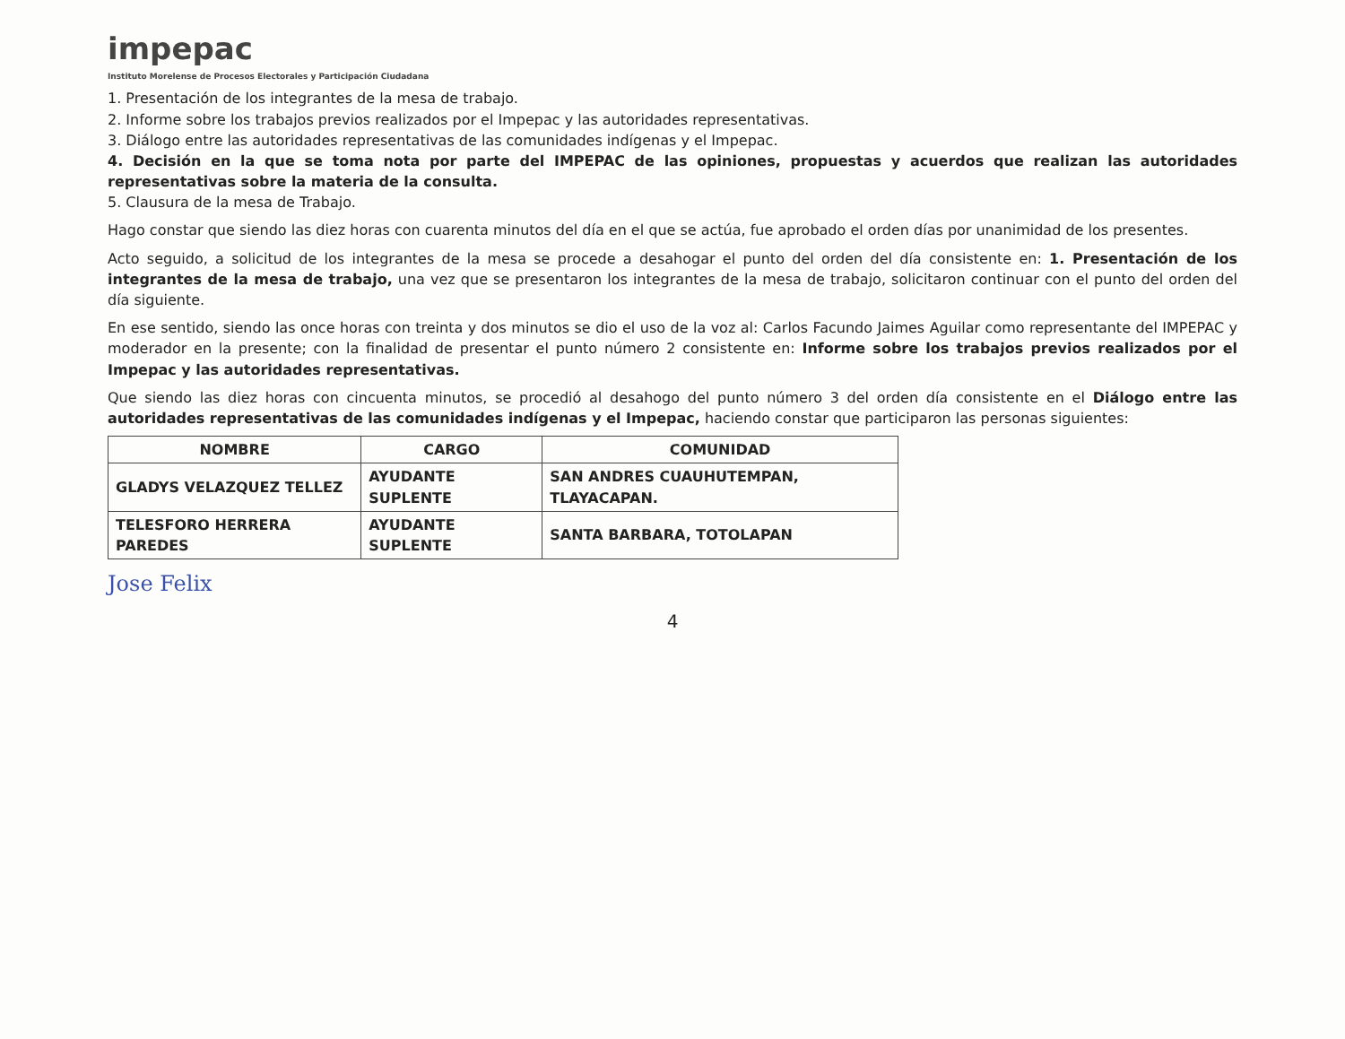impepac
Instituto Morelense de Procesos Electorales y Participación Ciudadana
1. Presentación de los integrantes de la mesa de trabajo.
2. Informe sobre los trabajos previos realizados por el Impepac y las autoridades representativas.
3. Diálogo entre las autoridades representativas de las comunidades indígenas y el Impepac.
4. Decisión en la que se toma nota por parte del IMPEPAC de las opiniones, propuestas y acuerdos que realizan las autoridades representativas sobre la materia de la consulta.
5. Clausura de la mesa de Trabajo.
Hago constar que siendo las diez horas con cuarenta minutos del día en el que se actúa, fue aprobado el orden días por unanimidad de los presentes.
Acto seguido, a solicitud de los integrantes de la mesa se procede a desahogar el punto del orden del día consistente en: 1. Presentación de los integrantes de la mesa de trabajo, una vez que se presentaron los integrantes de la mesa de trabajo, solicitaron continuar con el punto del orden del día siguiente.
En ese sentido, siendo las once horas con treinta y dos minutos se dio el uso de la voz al: Carlos Facundo Jaimes Aguilar como representante del IMPEPAC y moderador en la presente; con la finalidad de presentar el punto número 2 consistente en: Informe sobre los trabajos previos realizados por el Impepac y las autoridades representativas.
Que siendo las diez horas con cincuenta minutos, se procedió al desahogo del punto número 3 del orden día consistente en el Diálogo entre las autoridades representativas de las comunidades indígenas y el Impepac, haciendo constar que participaron las personas siguientes:
| NOMBRE | CARGO | COMUNIDAD |
| --- | --- | --- |
| GLADYS VELAZQUEZ TELLEZ | AYUDANTE SUPLENTE | SAN ANDRES CUAUHUTEMPAN, TLAYACAPAN. |
| TELESFORO HERRERA PAREDES | AYUDANTE SUPLENTE | SANTA BARBARA, TOTOLAPAN |
Jose Felix
4